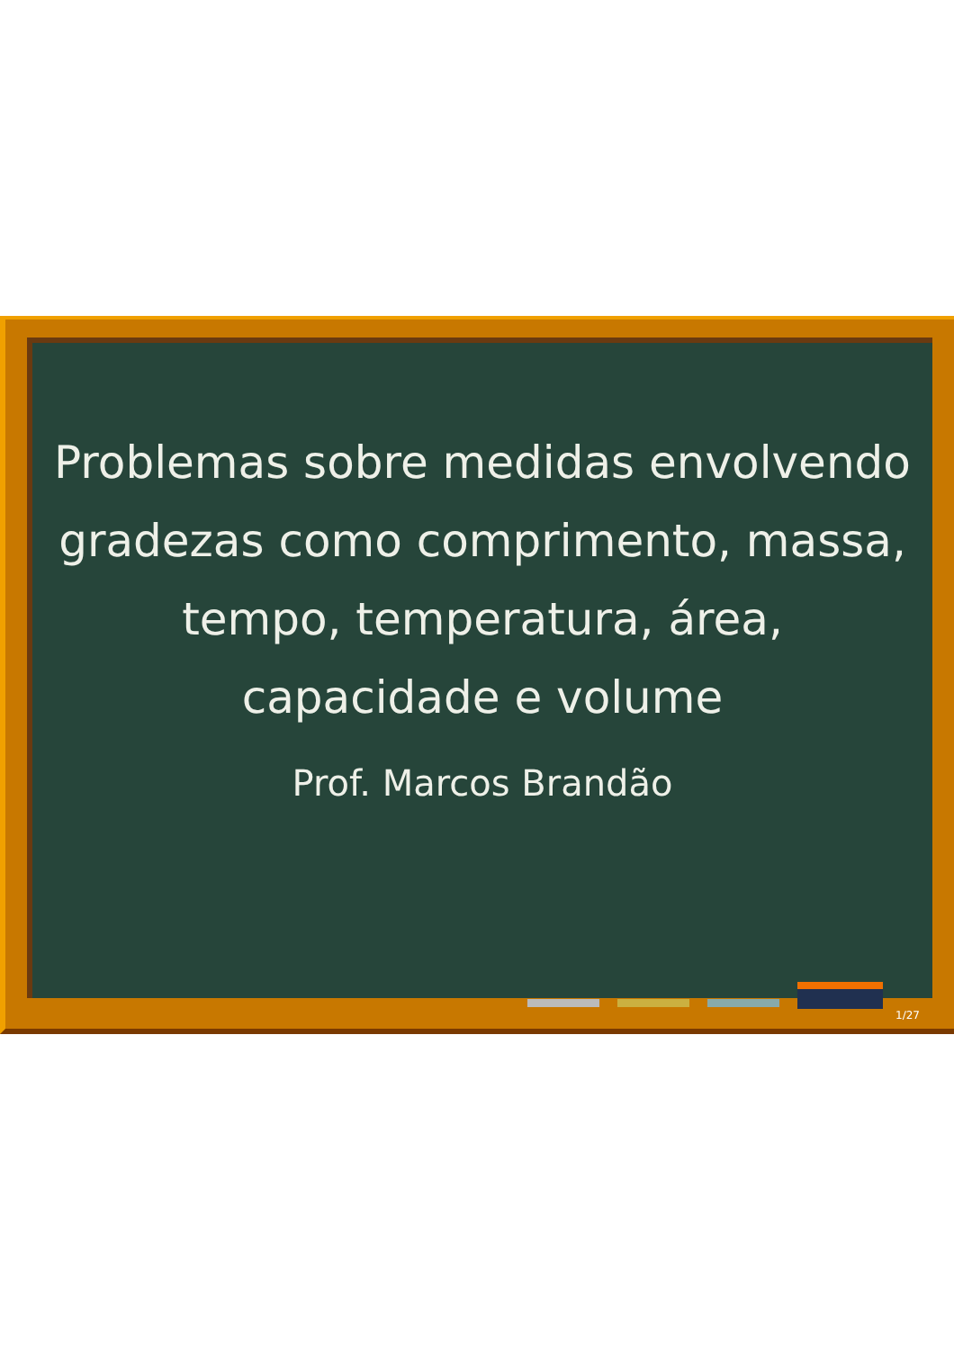Problemas sobre medidas envolvendo gradezas como comprimento, massa, tempo, temperatura, área, capacidade e volume
Prof. Marcos Brandão
1/27